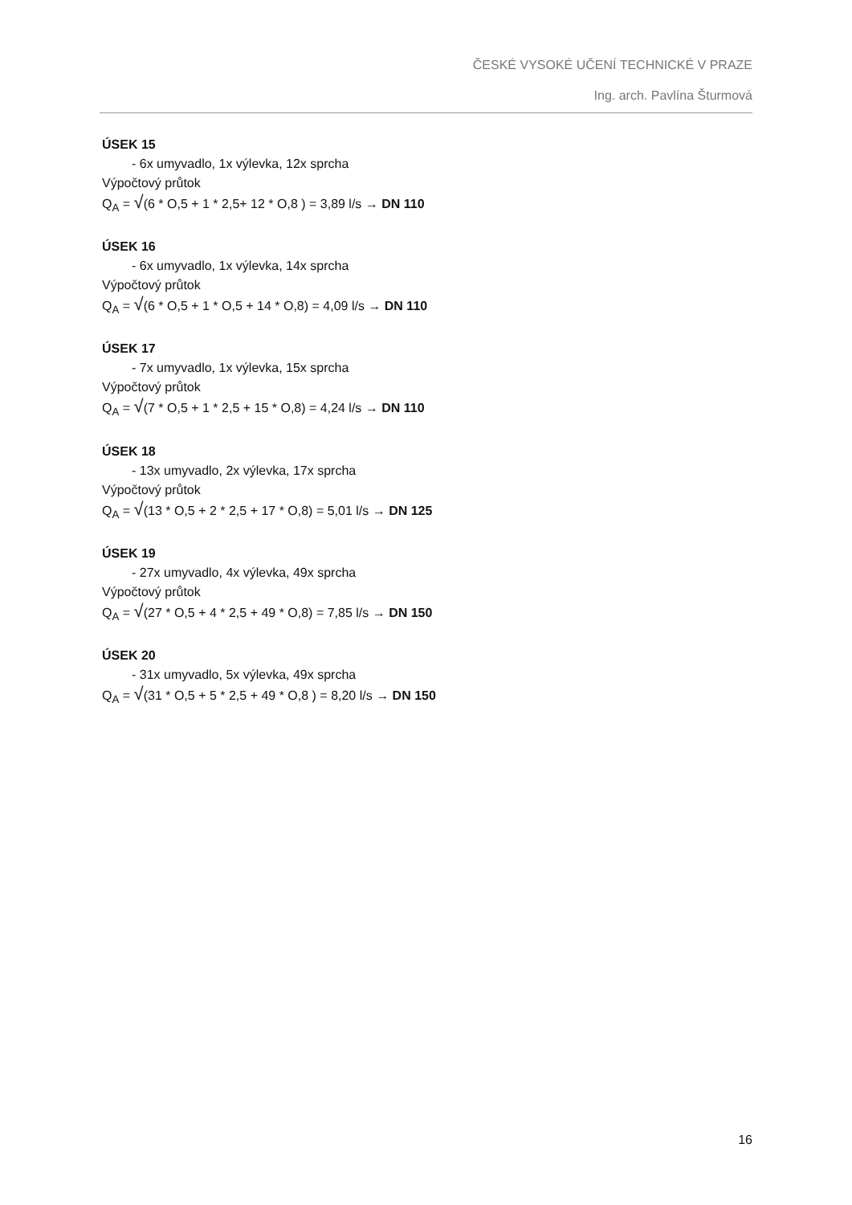ČESKÉ VYSOKÉ UČENÍ TECHNICKÉ V PRAZE
Ing. arch. Pavlína Šturmová
ÚSEK 15
- 6x umyvadlo, 1x výlevka, 12x sprcha
Výpočtový průtok
Q<sub>A</sub> = √(6 * O,5 + 1 * 2,5+ 12 * O,8 ) = 3,89 l/s → DN 110
ÚSEK 16
- 6x umyvadlo, 1x výlevka, 14x sprcha
Výpočtový průtok
Q<sub>A</sub> = √(6 * O,5 + 1 * O,5 + 14 * O,8) = 4,09 l/s → DN 110
ÚSEK 17
- 7x umyvadlo, 1x výlevka, 15x sprcha
Výpočtový průtok
Q<sub>A</sub> = √(7 * O,5 + 1 * 2,5 + 15 * O,8) = 4,24 l/s → DN 110
ÚSEK 18
- 13x umyvadlo, 2x výlevka, 17x sprcha
Výpočtový průtok
Q<sub>A</sub> = √(13 * O,5 + 2 * 2,5 + 17 * O,8) = 5,01 l/s → DN 125
ÚSEK 19
- 27x umyvadlo, 4x výlevka, 49x sprcha
Výpočtový průtok
Q<sub>A</sub> = √(27 * O,5 + 4 * 2,5 + 49 * O,8) = 7,85 l/s → DN 150
ÚSEK 20
- 31x umyvadlo, 5x výlevka, 49x sprcha
Q<sub>A</sub> = √(31 * O,5 + 5 * 2,5 + 49 * O,8 ) = 8,20 l/s → DN 150
16